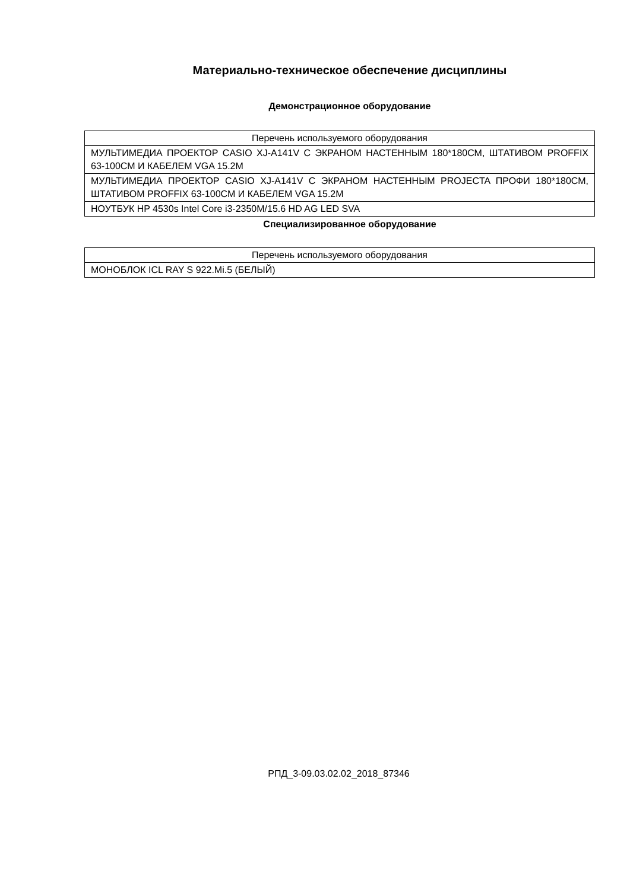Материально-техническое обеспечение дисциплины
Демонстрационное оборудование
| Перечень используемого оборудования |
| МУЛЬТИМЕДИА ПРОЕКТОР CASIO XJ-A141V С ЭКРАНОМ НАСТЕННЫМ 180*180СМ, ШТАТИВОМ PROFFIX 63-100СМ И КАБЕЛЕМ VGA 15.2М |
| МУЛЬТИМЕДИА ПРОЕКТОР CASIO XJ-A141V С ЭКРАНОМ НАСТЕННЫМ PROJECTA ПРОФИ 180*180СМ, ШТАТИВОМ PROFFIX 63-100СМ И КАБЕЛЕМ VGA 15.2М |
| НОУТБУК HP 4530s Intel Core i3-2350M/15.6 HD AG LED SVA |
Специализированное оборудование
| Перечень используемого оборудования |
| МОНОБЛОК ICL RAY S 922.Mi.5 (БЕЛЫЙ) |
РПД_3-09.03.02.02_2018_87346